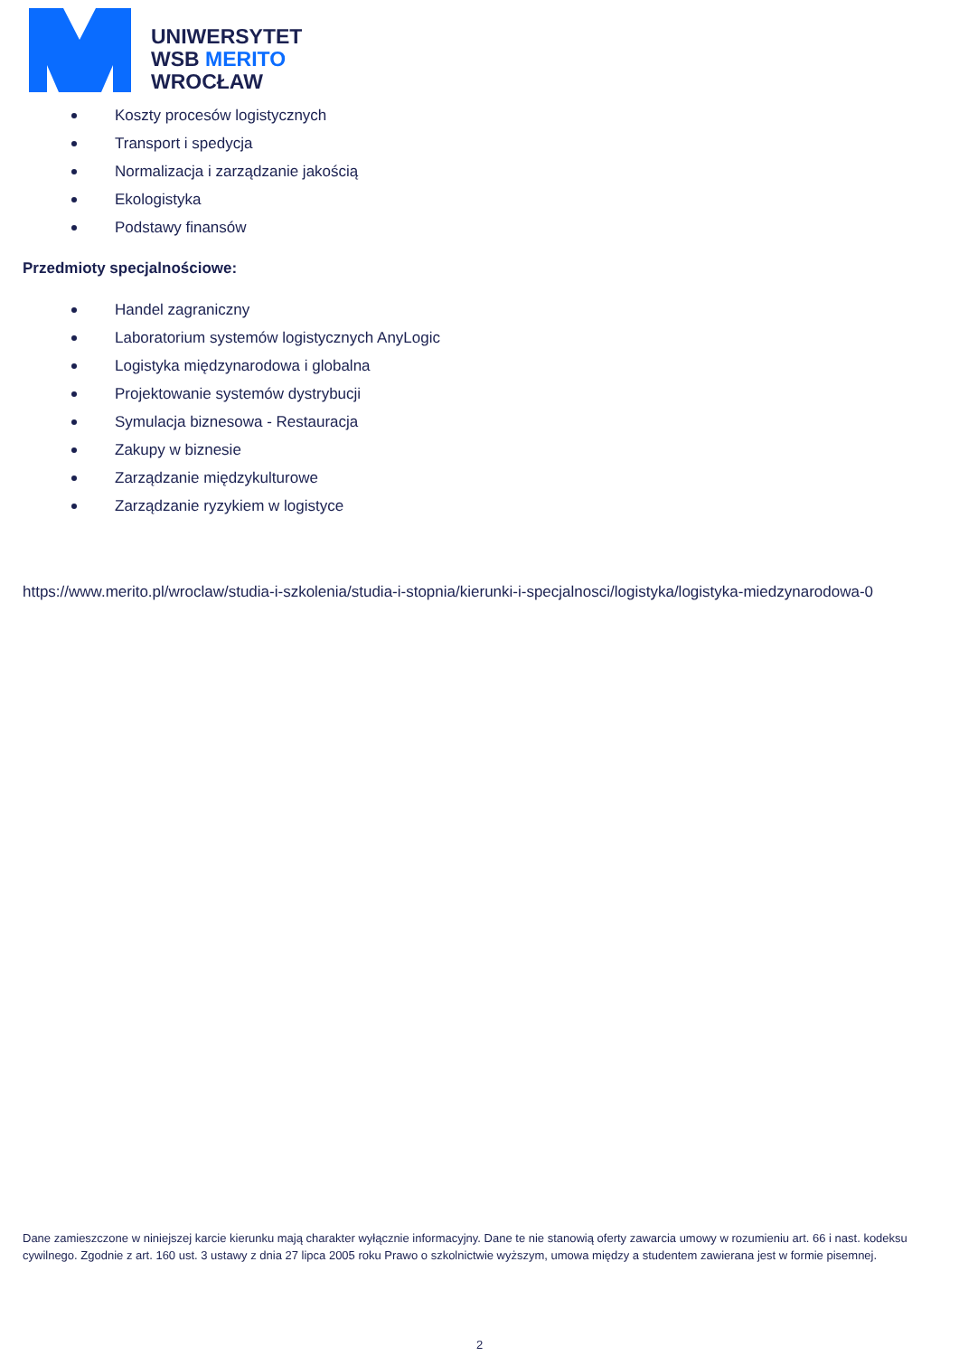UNIWERSYTET
WSB MERITO
WROCŁAW
Koszty procesów logistycznych
Transport i spedycja
Normalizacja i zarządzanie jakością
Ekologistyka
Podstawy finansów
Przedmioty specjalnościowe:
Handel zagraniczny
Laboratorium systemów logistycznych AnyLogic
Logistyka międzynarodowa i globalna
Projektowanie systemów dystrybucji
Symulacja biznesowa - Restauracja
Zakupy w biznesie
Zarządzanie międzykulturowe
Zarządzanie ryzykiem w logistyce
https://www.merito.pl/wroclaw/studia-i-szkolenia/studia-i-stopnia/kierunki-i-specjalnosci/logistyka/logistyka-miedzynarodowa-0
Dane zamieszczone w niniejszej karcie kierunku mają charakter wyłącznie informacyjny. Dane te nie stanowią oferty zawarcia umowy w rozumieniu art. 66 i nast. kodeksu cywilnego. Zgodnie z art. 160 ust. 3 ustawy z dnia 27 lipca 2005 roku Prawo o szkolnictwie wyższym, umowa między a studentem zawierana jest w formie pisemnej.
2